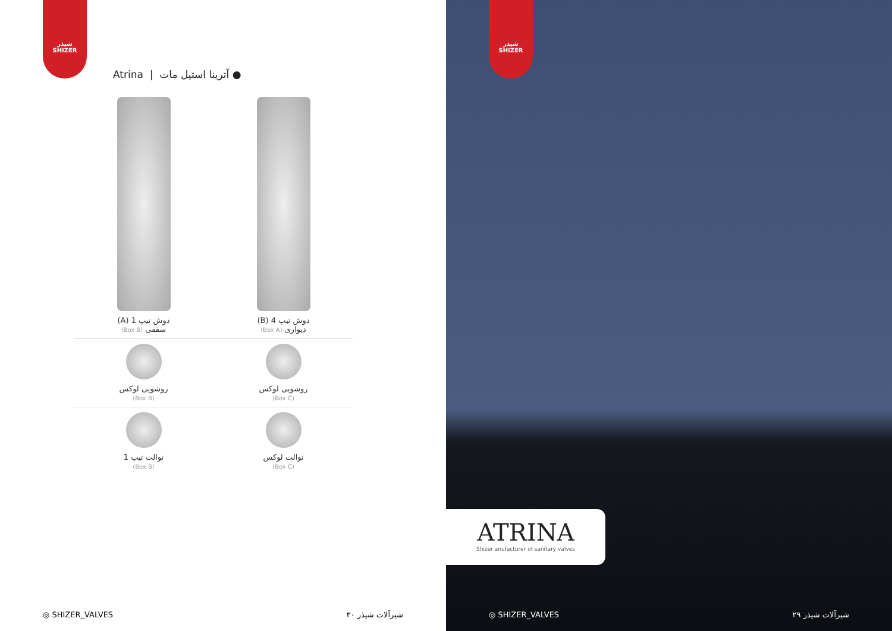شیذر
SHIZER
Atrina | آترینا استیل مات ●
دوش تیپ 4 (B)
دیواری (Box A)
دوش تیپ 1 (A)
سقفی (Box B)
روشویی لوکس
(Box C)
روشویی لوکس
(Box B)
توالت لوکس
(Box C)
توالت تیپ 1
(Box B)
◎ SHIZER_VALVES شیرآلات شیذر ۳۰
شیذر
SHIZER
ATRINA
Shizer anufacturer of sanitary valves
◎ SHIZER_VALVES شیرآلات شیذر ۲۹